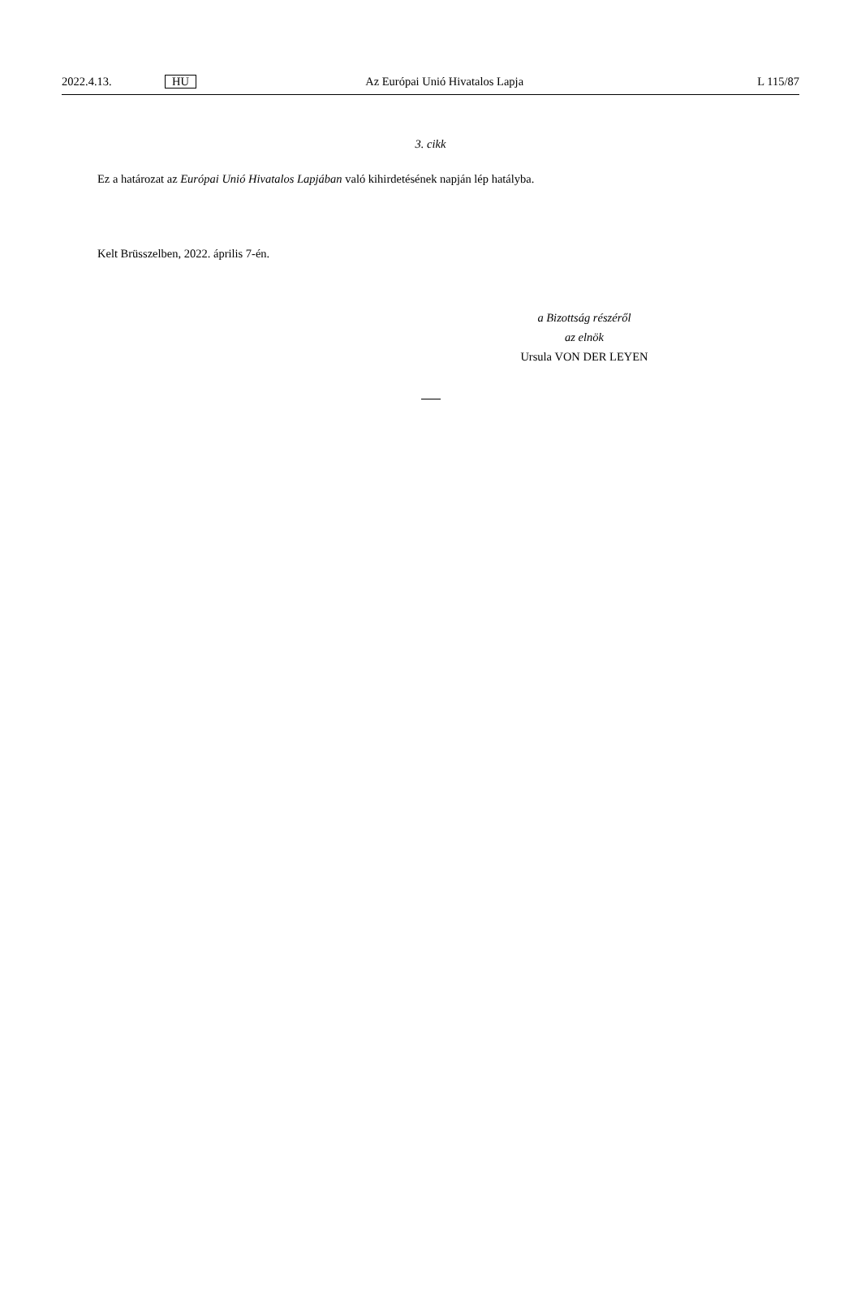2022.4.13. HU Az Európai Unió Hivatalos Lapja L 115/87
3. cikk
Ez a határozat az Európai Unió Hivatalos Lapjában való kihirdetésének napján lép hatályba.
Kelt Brüsszelben, 2022. április 7-én.
a Bizottság részéről
az elnök
Ursula VON DER LEYEN